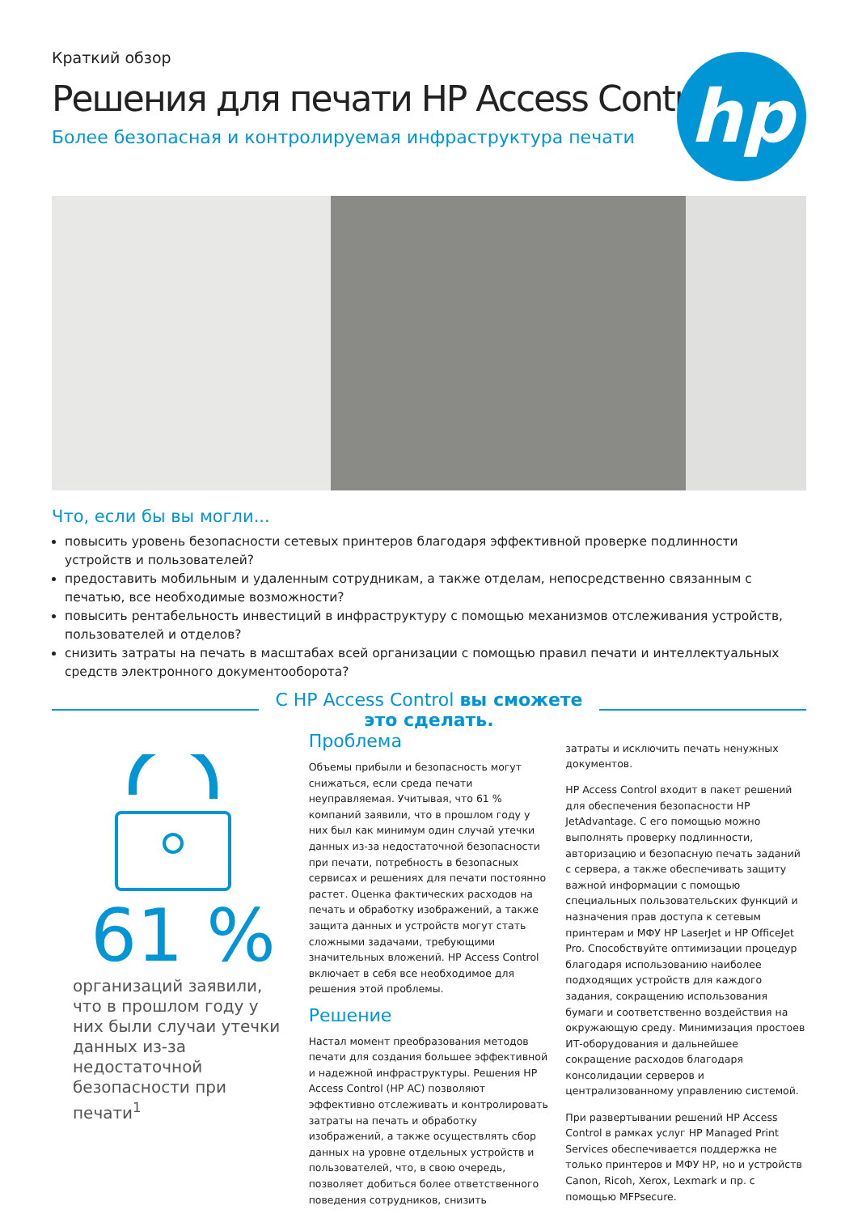hp
Краткий обзор
Решения для печати HP Access Control
Более безопасная и контролируемая инфраструктура печати
Что, если бы вы могли...
повысить уровень безопасности сетевых принтеров благодаря эффективной проверке подлинности устройств и пользователей?
предоставить мобильным и удаленным сотрудникам, а также отделам, непосредственно связанным с печатью, все необходимые возможности?
повысить рентабельность инвестиций в инфраструктуру с помощью механизмов отслеживания устройств, пользователей и отделов?
снизить затраты на печать в масштабах всей организации с помощью правил печати и интеллектуальных средств электронного документооборота?
С HP Access Control вы сможете
это сделать.
61 %
организаций заявили, что в прошлом году у них были случаи утечки данных из-за недостаточной безопасности при печати<sup>1</sup>
Проблема
Объемы прибыли и безопасность могут снижаться, если среда печати неуправляемая. Учитывая, что 61 % компаний заявили, что в прошлом году у них был как минимум один случай утечки данных из-за недостаточной безопасности при печати, потребность в безопасных сервисах и решениях для печати постоянно растет. Оценка фактических расходов на печать и обработку изображений, а также защита данных и устройств могут стать сложными задачами, требующими значительных вложений. HP Access Control включает в себя все необходимое для решения этой проблемы.
Решение
Настал момент преобразования методов печати для создания большее эффективной и надежной инфраструктуры. Решения HP Access Control (HP AC) позволяют эффективно отслеживать и контролировать затраты на печать и обработку изображений, а также осуществлять сбор данных на уровне отдельных устройств и пользователей, что, в свою очередь, позволяет добиться более ответственного поведения сотрудников, снизить
затраты и исключить печать ненужных документов.
HP Access Control входит в пакет решений для обеспечения безопасности HP JetAdvantage. С его помощью можно выполнять проверку подлинности, авторизацию и безопасную печать заданий с сервера, а также обеспечивать защиту важной информации с помощью специальных пользовательских функций и назначения прав доступа к сетевым принтерам и МФУ HP LaserJet и HP OfficeJet Pro. Способствуйте оптимизации процедур благодаря использованию наиболее подходящих устройств для каждого задания, сокращению использования бумаги и соответственно воздействия на окружающую среду. Минимизация простоев ИТ-оборудования и дальнейшее сокращение расходов благодаря консолидации серверов и централизованному управлению системой.
При развертывании решений HP Access Control в рамках услуг HP Managed Print Services обеспечивается поддержка не только принтеров и МФУ HP, но и устройств Canon, Ricoh, Xerox, Lexmark и пр. с помощью MFPsecure.